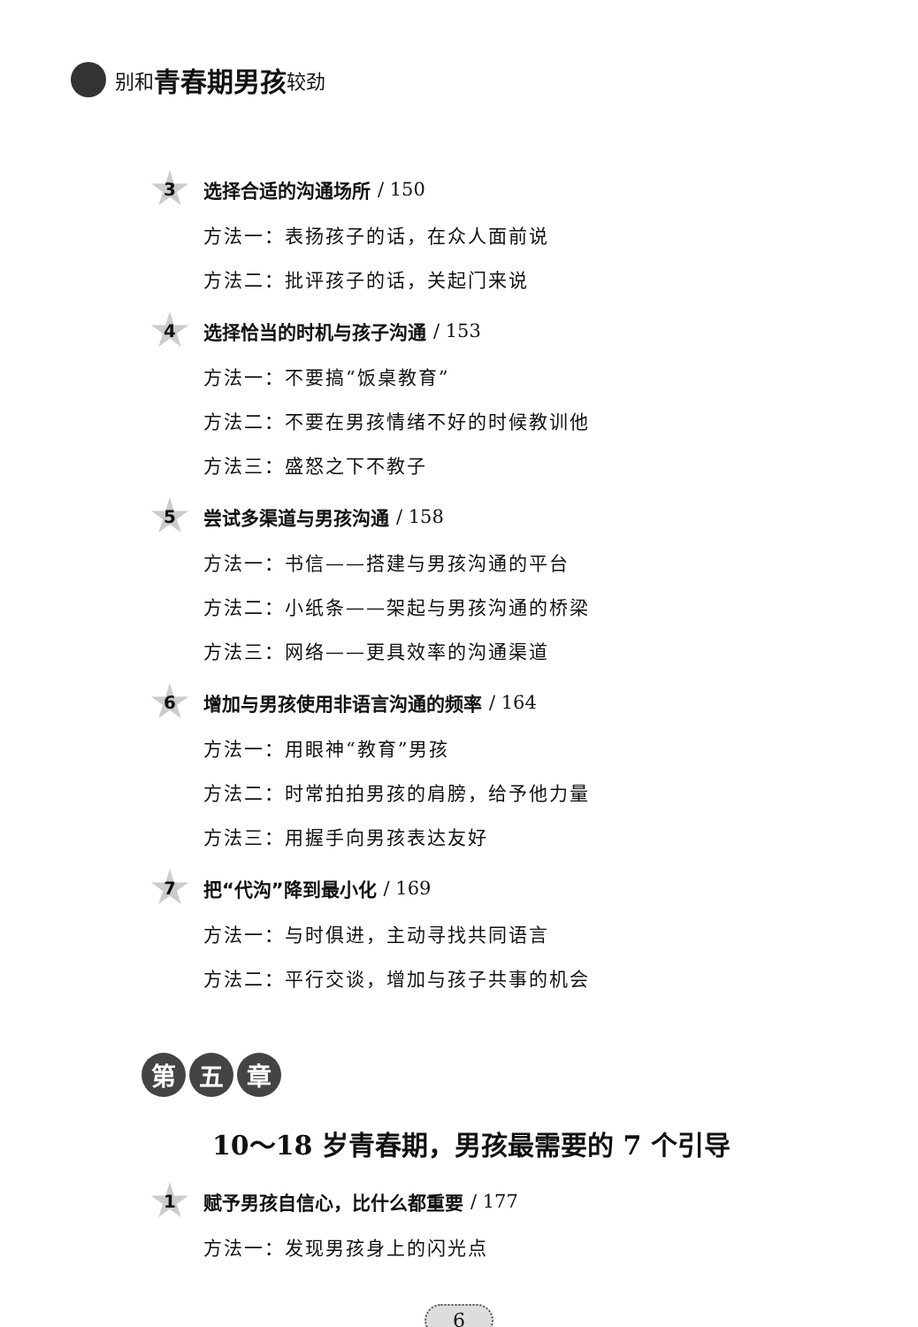别和 青春期男孩 较劲
3
选择合适的沟通场所 / 150
方法一：表扬孩子的话，在众人面前说
方法二：批评孩子的话，关起门来说
4
选择恰当的时机与孩子沟通 / 153
方法一：不要搞“饭桌教育”
方法二：不要在男孩情绪不好的时候教训他
方法三：盛怒之下不教子
5
尝试多渠道与男孩沟通 / 158
方法一：书信——搭建与男孩沟通的平台
方法二：小纸条——架起与男孩沟通的桥梁
方法三：网络——更具效率的沟通渠道
6
增加与男孩使用非语言沟通的频率 / 164
方法一：用眼神“教育”男孩
方法二：时常拍拍男孩的肩膀，给予他力量
方法三：用握手向男孩表达友好
7
把“代沟”降到最小化 / 169
方法一：与时俱进，主动寻找共同语言
方法二：平行交谈，增加与孩子共事的机会
第 五 章
10～18 岁青春期，男孩最需要的 7 个引导
1
赋予男孩自信心，比什么都重要 / 177
方法一：发现男孩身上的闪光点
6